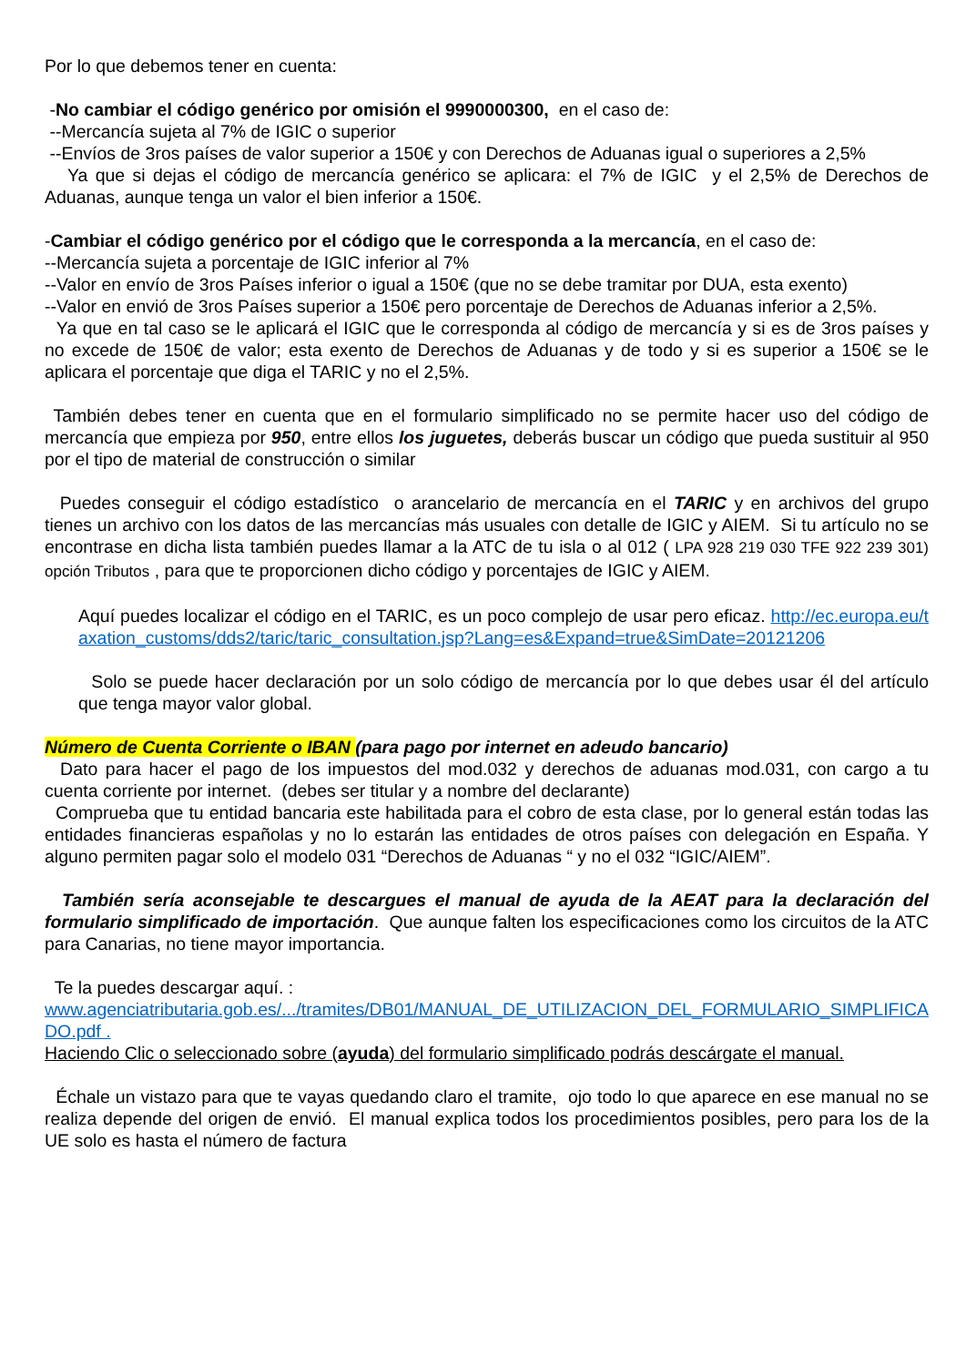Por lo que debemos tener en cuenta:
-No cambiar el código genérico por omisión el 9990000300, en el caso de:
--Mercancía sujeta al 7% de IGIC o superior
--Envíos de 3ros países de valor superior a 150€ y con Derechos de Aduanas igual o superiores a 2,5%
Ya que si dejas el código de mercancía genérico se aplicara: el 7% de IGIC y el 2,5% de Derechos de Aduanas, aunque tenga un valor el bien inferior a 150€.
-Cambiar el código genérico por el código que le corresponda a la mercancía, en el caso de:
--Mercancía sujeta a porcentaje de IGIC inferior al 7%
--Valor en envío de 3ros Países inferior o igual a 150€ (que no se debe tramitar por DUA, esta exento)
--Valor en envió de 3ros Países superior a 150€ pero porcentaje de Derechos de Aduanas inferior a 2,5%.
Ya que en tal caso se le aplicará el IGIC que le corresponda al código de mercancía y si es de 3ros países y no excede de 150€ de valor; esta exento de Derechos de Aduanas y de todo y si es superior a 150€ se le aplicara el porcentaje que diga el TARIC y no el 2,5%.
También debes tener en cuenta que en el formulario simplificado no se permite hacer uso del código de mercancía que empieza por 950, entre ellos los juguetes, deberás buscar un código que pueda sustituir al 950 por el tipo de material de construcción o similar
Puedes conseguir el código estadístico o arancelario de mercancía en el TARIC y en archivos del grupo tienes un archivo con los datos de las mercancías más usuales con detalle de IGIC y AIEM. Si tu artículo no se encontrase en dicha lista también puedes llamar a la ATC de tu isla o al 012 ( LPA 928 219 030 TFE 922 239 301) opción Tributos , para que te proporcionen dicho código y porcentajes de IGIC y AIEM.
Aquí puedes localizar el código en el TARIC, es un poco complejo de usar pero eficaz. http://ec.europa.eu/taxation_customs/dds2/taric/taric_consultation.jsp?Lang=es&Expand=true&SimDate=20121206
Solo se puede hacer declaración por un solo código de mercancía por lo que debes usar él del artículo que tenga mayor valor global.
Número de Cuenta Corriente o IBAN (para pago por internet en adeudo bancario)
Dato para hacer el pago de los impuestos del mod.032 y derechos de aduanas mod.031, con cargo a tu cuenta corriente por internet. (debes ser titular y a nombre del declarante)
Comprueba que tu entidad bancaria este habilitada para el cobro de esta clase, por lo general están todas las entidades financieras españolas y no lo estarán las entidades de otros países con delegación en España. Y alguno permiten pagar solo el modelo 031 “Derechos de Aduanas “ y no el 032 “IGIC/AIEM”.
También sería aconsejable te descargues el manual de ayuda de la AEAT para la declaración del formulario simplificado de importación. Que aunque falten los especificaciones como los circuitos de la ATC para Canarias, no tiene mayor importancia.
Te la puedes descargar aquí. :
www.agenciatributaria.gob.es/.../tramites/DB01/MANUAL_DE_UTILIZACION_DEL_FORMULARIO_SIMPLIFICADO.pdf .
Haciendo Clic o seleccionado sobre (ayuda) del formulario simplificado podrás descárgate el manual.
Échale un vistazo para que te vayas quedando claro el tramite, ojo todo lo que aparece en ese manual no se realiza depende del origen de envió. El manual explica todos los procedimientos posibles, pero para los de la UE solo es hasta el número de factura